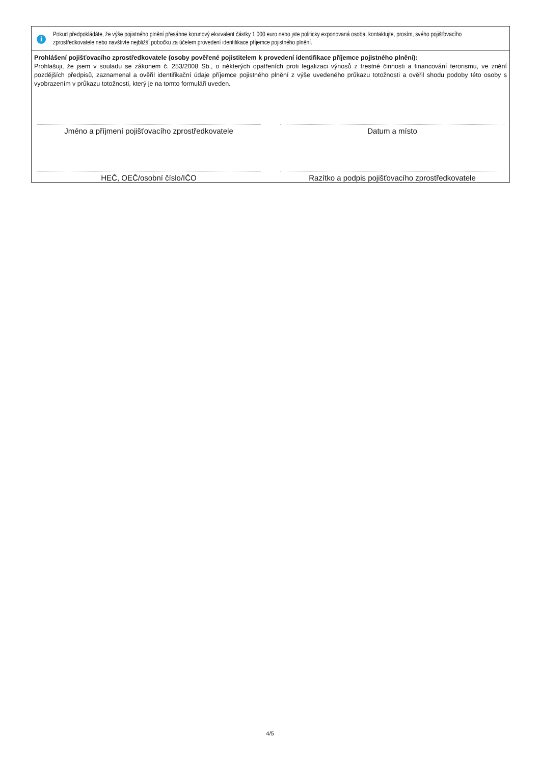i
Pokud předpokládáte, že výše pojistného plnění přesáhne korunový ekvivalent částky 1 000 euro nebo jste politicky exponovaná osoba, kontaktujte, prosím, svého pojišťovacího zprostředkovatele nebo navštivte nejbližší pobočku za účelem provedení identifikace příjemce pojistného plnění.
Prohlášení pojišťovacího zprostředkovatele (osoby pověřené pojistitelem k provedení identifikace příjemce pojistného plnění):
Prohlašuji, že jsem v souladu se zákonem č. 253/2008 Sb., o některých opatřeních proti legalizaci výnosů z trestné činnosti a financování terorismu, ve znění pozdějších předpisů, zaznamenal a ověřil identifikační údaje příjemce pojistného plnění z výše uvedeného průkazu totožnosti a ověřil shodu podoby této osoby s vyobrazením v průkazu totožnosti, který je na tomto formuláři uveden.
Jméno a příjmení pojišťovacího zprostředkovatele Datum a místo
HEČ, OEČ/osobní číslo/IČO Razítko a podpis pojišťovacího zprostředkovatele
4/5